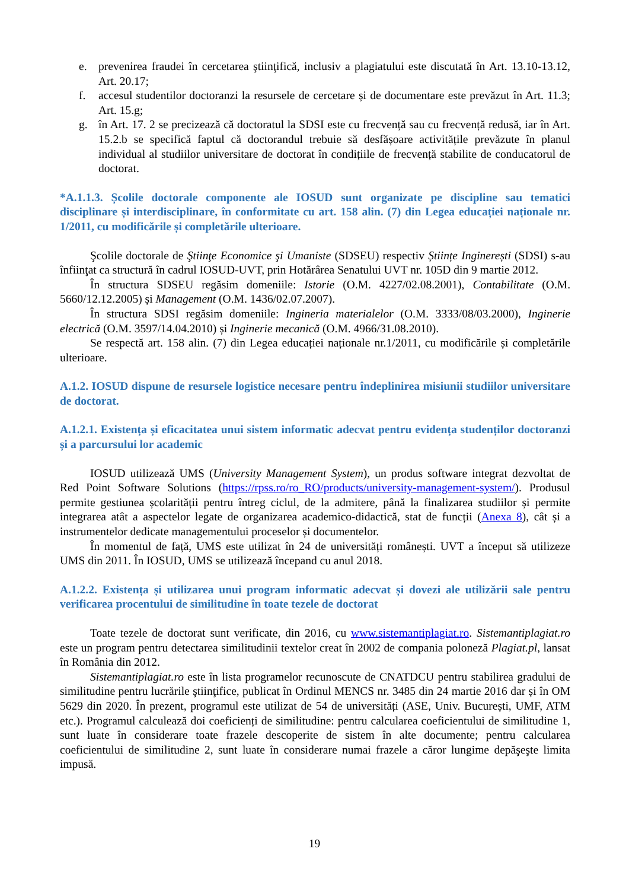e. prevenirea fraudei în cercetarea ştiinţifică, inclusiv a plagiatului este discutată în Art. 13.10-13.12, Art. 20.17;
f. accesul studentilor doctoranzi la resursele de cercetare și de documentare este prevăzut în Art. 11.3; Art. 15.g;
g. în Art. 17. 2 se precizează că doctoratul la SDSI este cu frecvență sau cu frecvență redusă, iar în Art. 15.2.b se specifică faptul că doctorandul trebuie să desfășoare activitățile prevăzute în planul individual al studiilor universitare de doctorat în condițiile de frecvență stabilite de conducatorul de doctorat.
*A.1.1.3. Școlile doctorale componente ale IOSUD sunt organizate pe discipline sau tematici disciplinare și interdisciplinare, în conformitate cu art. 158 alin. (7) din Legea educației naționale nr. 1/2011, cu modificările și completările ulterioare.
Şcolile doctorale de Ştiinţe Economice şi Umaniste (SDSEU) respectiv Științe Inginerești (SDSI) s-au înfiinţat ca structură în cadrul IOSUD-UVT, prin Hotărârea Senatului UVT nr. 105D din 9 martie 2012.
În structura SDSEU regăsim domeniile: Istorie (O.M. 4227/02.08.2001), Contabilitate (O.M. 5660/12.12.2005) și Management (O.M. 1436/02.07.2007).
În structura SDSI regăsim domeniile: Ingineria materialelor (O.M. 3333/08/03.2000), Inginerie electrică (O.M. 3597/14.04.2010) și Inginerie mecanică (O.M. 4966/31.08.2010).
Se respectă art. 158 alin. (7) din Legea educației naționale nr.1/2011, cu modificările și completările ulterioare.
A.1.2. IOSUD dispune de resursele logistice necesare pentru îndeplinirea misiunii studiilor universitare de doctorat.
A.1.2.1. Existența și eficacitatea unui sistem informatic adecvat pentru evidența studenților doctoranzi și a parcursului lor academic
IOSUD utilizează UMS (University Management System), un produs software integrat dezvoltat de Red Point Software Solutions (https://rpss.ro/ro_RO/products/university-management-system/). Produsul permite gestiunea școlarității pentru întreg ciclul, de la admitere, până la finalizarea studiilor și permite integrarea atât a aspectelor legate de organizarea academico-didactică, stat de funcții (Anexa 8), cât și a instrumentelor dedicate managementului proceselor și documentelor.
În momentul de față, UMS este utilizat în 24 de universități românești. UVT a început să utilizeze UMS din 2011. În IOSUD, UMS se utilizează începand cu anul 2018.
A.1.2.2. Existența și utilizarea unui program informatic adecvat și dovezi ale utilizării sale pentru verificarea procentului de similitudine în toate tezele de doctorat
Toate tezele de doctorat sunt verificate, din 2016, cu www.sistemantiplagiat.ro. Sistemantiplagiat.ro este un program pentru detectarea similitudinii textelor creat în 2002 de compania poloneză Plagiat.pl, lansat în România din 2012.
Sistemantiplagiat.ro este în lista programelor recunoscute de CNATDCU pentru stabilirea gradului de similitudine pentru lucrările ştiinţifice, publicat în Ordinul MENCS nr. 3485 din 24 martie 2016 dar și în OM 5629 din 2020. În prezent, programul este utilizat de 54 de universități (ASE, Univ. București, UMF, ATM etc.). Programul calculează doi coeficienți de similitudine: pentru calcularea coeficientului de similitudine 1, sunt luate în considerare toate frazele descoperite de sistem în alte documente; pentru calcularea coeficientului de similitudine 2, sunt luate în considerare numai frazele a căror lungime depăşeşte limita impusă.
19